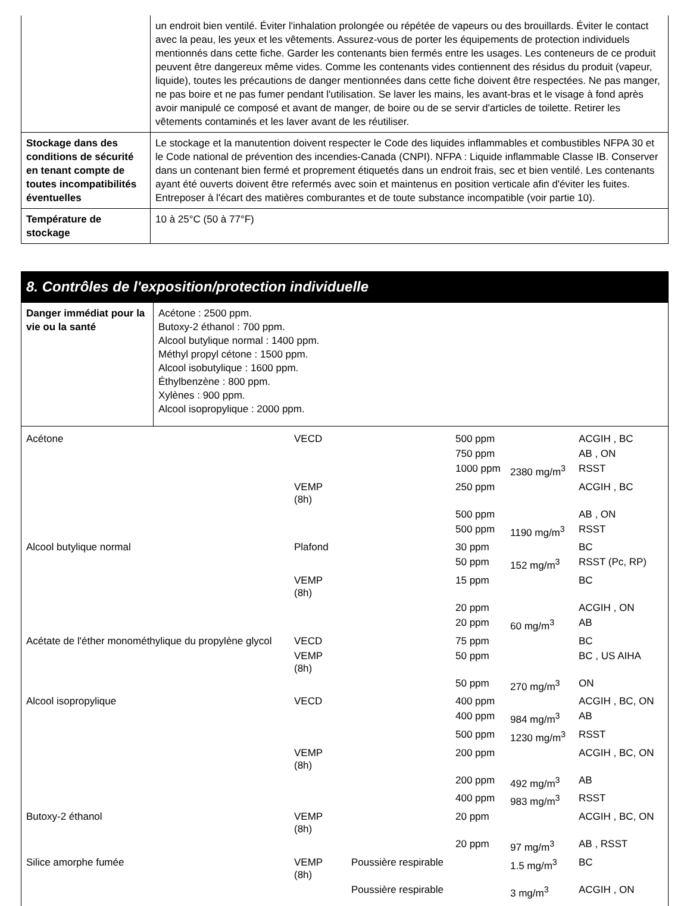| | un endroit bien ventilé. Éviter l'inhalation prolongée ou répétée de vapeurs ou des brouillards. Éviter le contact avec la peau, les yeux et les vêtements. Assurez-vous de porter les équipements de protection individuels mentionnés dans cette fiche. Garder les contenants bien fermés entre les usages. Les conteneurs de ce produit peuvent être dangereux même vides. Comme les contenants vides contiennent des résidus du produit (vapeur, liquide), toutes les précautions de danger mentionnées dans cette fiche doivent être respectées. Ne pas manger, ne pas boire et ne pas fumer pendant l'utilisation. Se laver les mains, les avant-bras et le visage à fond après avoir manipulé ce composé et avant de manger, de boire ou de se servir d'articles de toilette. Retirer les vêtements contaminés et les laver avant de les réutiliser. |
| Stockage dans des conditions de sécurité en tenant compte de toutes incompatibilités éventuelles | Le stockage et la manutention doivent respecter le Code des liquides inflammables et combustibles NFPA 30 et le Code national de prévention des incendies-Canada (CNPI). NFPA : Liquide inflammable Classe IB. Conserver dans un contenant bien fermé et proprement étiquetés dans un endroit frais, sec et bien ventilé. Les contenants ayant été ouverts doivent être refermés avec soin et maintenus en position verticale afin d'éviter les fuites. Entreposer à l'écart des matières comburantes et de toute substance incompatible (voir partie 10). |
| Température de stockage | 10 à 25°C (50 à 77°F) |
8. Contrôles de l'exposition/protection individuelle
| Danger immédiat pour la vie ou la santé | Acétone : 2500 ppm. Butoxy-2 éthanol : 700 ppm. Alcool butylique normal : 1400 ppm. Méthyl propyl cétone : 1500 ppm. Alcool isobutylique : 1600 ppm. Éthylbenzène : 800 ppm. Xylènes : 900 ppm. Alcool isopropylique : 2000 ppm. |
| Acétone | VECD | | 500 ppm | | ACGIH , BC |
| | | | 750 ppm | | AB , ON |
| | | | 1000 ppm | 2380 mg/m<sup>3</sup> | RSST |
| | VEMP (8h) | | 250 ppm | | ACGIH , BC |
| | | | 500 ppm | | AB , ON |
| | | | 500 ppm | 1190 mg/m<sup>3</sup> | RSST |
| Alcool butylique normal | Plafond | | 30 ppm | | BC |
| | | | 50 ppm | 152 mg/m<sup>3</sup> | RSST (Pc, RP) |
| | VEMP (8h) | | 15 ppm | | BC |
| | | | 20 ppm | | ACGIH , ON |
| | | | 20 ppm | 60 mg/m<sup>3</sup> | AB |
| Acétate de l'éther monométhylique du propylène glycol | VECD | | 75 ppm | | BC |
| | VEMP (8h) | | 50 ppm | | BC , US AIHA |
| | | | 50 ppm | 270 mg/m<sup>3</sup> | ON |
| Alcool isopropylique | VECD | | 400 ppm | | ACGIH , BC, ON |
| | | | 400 ppm | 984 mg/m<sup>3</sup> | AB |
| | | | 500 ppm | 1230 mg/m<sup>3</sup> | RSST |
| | VEMP (8h) | | 200 ppm | | ACGIH , BC, ON |
| | | | 200 ppm | 492 mg/m<sup>3</sup> | AB |
| | | | 400 ppm | 983 mg/m<sup>3</sup> | RSST |
| Butoxy-2 éthanol | VEMP (8h) | | 20 ppm | | ACGIH , BC, ON |
| | | | 20 ppm | 97 mg/m<sup>3</sup> | AB , RSST |
| Silice amorphe fumée | VEMP (8h) | Poussière respirable | | 1.5 mg/m<sup>3</sup> | BC |
| | | Poussière respirable | | 3 mg/m<sup>3</sup> | ACGIH , ON |